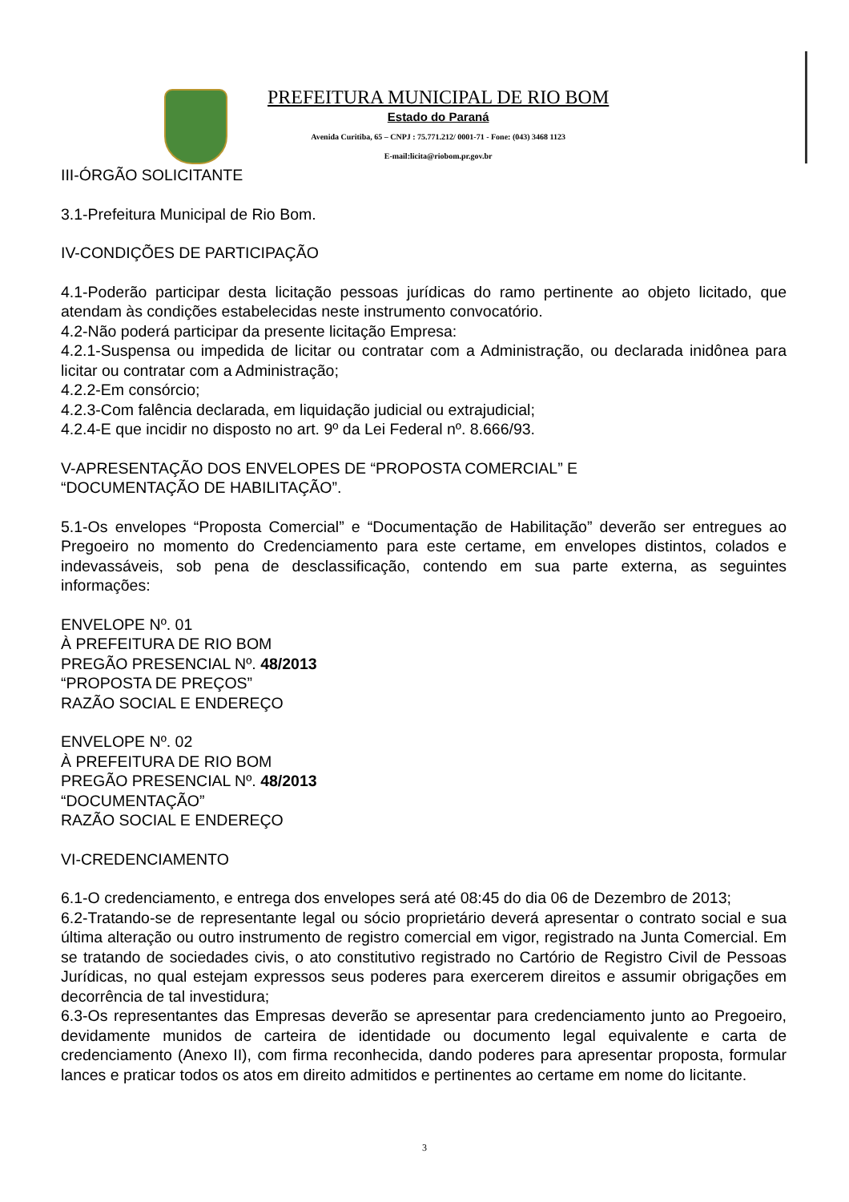PREFEITURA MUNICIPAL DE RIO BOM
Estado do Paraná
Avenida Curitiba, 65 – CNPJ : 75.771.212/ 0001-71 - Fone: (043) 3468 1123
E-mail:licita@riobom.pr.gov.br
III-ÓRGÃO SOLICITANTE
3.1-Prefeitura Municipal de Rio Bom.
IV-CONDIÇÕES DE PARTICIPAÇÃO
4.1-Poderão participar desta licitação pessoas jurídicas do ramo pertinente ao objeto licitado, que atendam às condições estabelecidas neste instrumento convocatório.
4.2-Não poderá participar da presente licitação Empresa:
4.2.1-Suspensa ou impedida de licitar ou contratar com a Administração, ou declarada inidônea para licitar ou contratar com a Administração;
4.2.2-Em consórcio;
4.2.3-Com falência declarada, em liquidação judicial ou extrajudicial;
4.2.4-E que incidir no disposto no art. 9º da Lei Federal nº. 8.666/93.
V-APRESENTAÇÃO DOS ENVELOPES DE “PROPOSTA COMERCIAL” E
“DOCUMENTAÇÃO DE HABILITAÇÃO”.
5.1-Os envelopes “Proposta Comercial” e “Documentação de Habilitação” deverão ser entregues ao Pregoeiro no momento do Credenciamento para este certame, em envelopes distintos, colados e indevassáveis, sob pena de desclassificação, contendo em sua parte externa, as seguintes informações:
ENVELOPE Nº. 01
À PREFEITURA DE RIO BOM
PREGÃO PRESENCIAL Nº. 48/2013
“PROPOSTA DE PREÇOS”
RAZÃO SOCIAL E ENDEREÇO
ENVELOPE Nº. 02
À PREFEITURA DE RIO BOM
PREGÃO PRESENCIAL Nº. 48/2013
“DOCUMENTAÇÃO”
RAZÃO SOCIAL E ENDEREÇO
VI-CREDENCIAMENTO
6.1-O credenciamento, e entrega dos envelopes será até 08:45 do dia 06 de Dezembro de 2013;
6.2-Tratando-se de representante legal ou sócio proprietário deverá apresentar o contrato social e sua última alteração ou outro instrumento de registro comercial em vigor, registrado na Junta Comercial. Em se tratando de sociedades civis, o ato constitutivo registrado no Cartório de Registro Civil de Pessoas Jurídicas, no qual estejam expressos seus poderes para exercerem direitos e assumir obrigações em decorrência de tal investidura;
6.3-Os representantes das Empresas deverão se apresentar para credenciamento junto ao Pregoeiro, devidamente munidos de carteira de identidade ou documento legal equivalente e carta de credenciamento (Anexo II), com firma reconhecida, dando poderes para apresentar proposta, formular lances e praticar todos os atos em direito admitidos e pertinentes ao certame em nome do licitante.
3